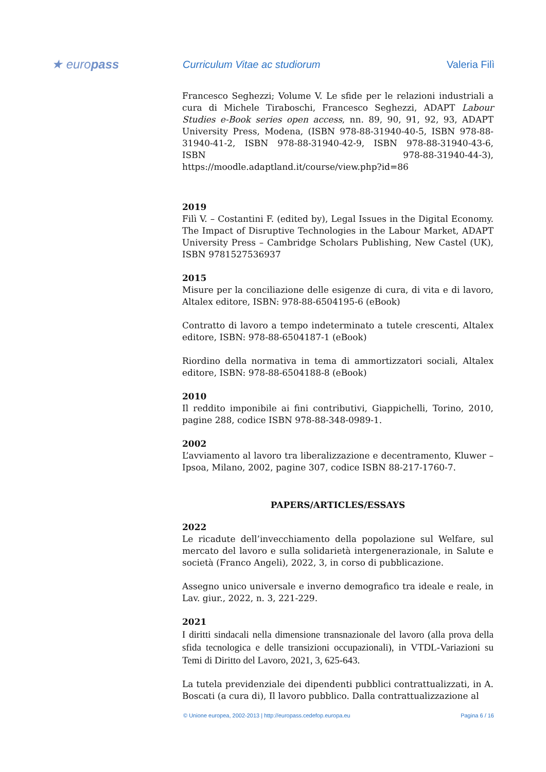★ europass
Curriculum Vitae ac studiorum Valeria Filì
Francesco Seghezzi; Volume V. Le sfide per le relazioni industriali a cura di Michele Tiraboschi, Francesco Seghezzi, ADAPT Labour Studies e-Book series open access, nn. 89, 90, 91, 92, 93, ADAPT University Press, Modena, (ISBN 978-88-31940-40-5, ISBN 978-88-31940-41-2, ISBN 978-88-31940-42-9, ISBN 978-88-31940-43-6, ISBN 978-88-31940-44-3), https://moodle.adaptland.it/course/view.php?id=86
2019
Filì V. – Costantini F. (edited by), Legal Issues in the Digital Economy. The Impact of Disruptive Technologies in the Labour Market, ADAPT University Press – Cambridge Scholars Publishing, New Castel (UK), ISBN 9781527536937
2015
Misure per la conciliazione delle esigenze di cura, di vita e di lavoro, Altalex editore, ISBN: 978-88-6504195-6 (eBook)
Contratto di lavoro a tempo indeterminato a tutele crescenti, Altalex editore, ISBN: 978-88-6504187-1 (eBook)
Riordino della normativa in tema di ammortizzatori sociali, Altalex editore, ISBN: 978-88-6504188-8 (eBook)
2010
Il reddito imponibile ai fini contributivi, Giappichelli, Torino, 2010, pagine 288, codice ISBN 978-88-348-0989-1.
2002
L’avviamento al lavoro tra liberalizzazione e decentramento, Kluwer – Ipsoa, Milano, 2002, pagine 307, codice ISBN 88-217-1760-7.
PAPERS/ARTICLES/ESSAYS
2022
Le ricadute dell’invecchiamento della popolazione sul Welfare, sul mercato del lavoro e sulla solidarietà intergenerazionale, in Salute e società (Franco Angeli), 2022, 3, in corso di pubblicazione.
Assegno unico universale e inverno demografico tra ideale e reale, in Lav. giur., 2022, n. 3, 221-229.
2021
I diritti sindacali nella dimensione transnazionale del lavoro (alla prova della sfida tecnologica e delle transizioni occupazionali), in VTDL-Variazioni su Temi di Diritto del Lavoro, 2021, 3, 625-643.
La tutela previdenziale dei dipendenti pubblici contrattualizzati, in A. Boscati (a cura di), Il lavoro pubblico. Dalla contrattualizzazione al
© Unione europea, 2002-2013 | http://europass.cedefop.europa.eu Pagina 6 / 16